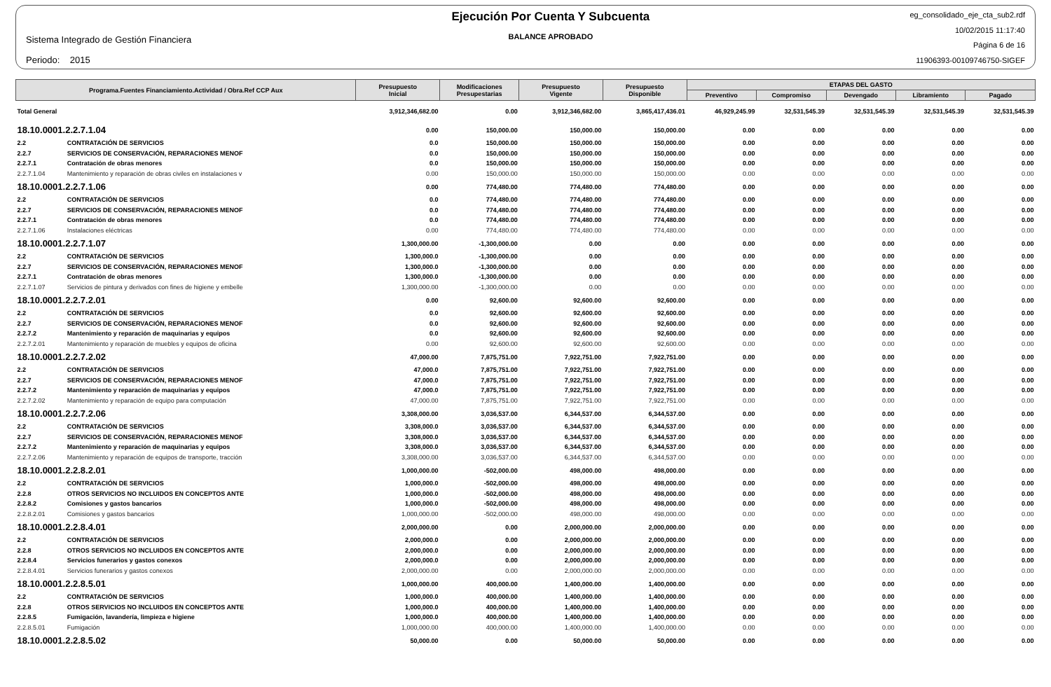Sistema Integrado de Gestión Financiera
Periodo: 2015
Ejecución Por Cuenta Y Subcuenta
BALANCE APROBADO
eg_consolidado_eje_cta_sub2.rdf
10/02/2015 11:17:40
Página 6 de 16
11906393-00109746750-SIGEF
| Programa.Fuentes Financiamiento.Actividad / Obra.Ref CCP Aux | | Presupuesto Inicial | Modificaciones Presupestarias | Presupuesto Vigente | Presupuesto Disponible | ETAPAS DEL GASTO | | | | |
| --- | --- | --- | --- | --- | --- | --- | --- | --- | --- | --- |
| | | | | | | Preventivo | Compromiso | Devengado | Libramiento | Pagado |
| Total General | | 3,912,346,682.00 | 0.00 | 3,912,346,682.00 | 3,865,417,436.01 | 46,929,245.99 | 32,531,545.39 | 32,531,545.39 | 32,531,545.39 | 32,531,545.39 |
| 18.10.0001.2.2.7.1.04 | | 0.00 | 150,000.00 | 150,000.00 | 150,000.00 | 0.00 | 0.00 | 0.00 | 0.00 | 0.00 |
| 2.2 | CONTRATACIÓN DE SERVICIOS | 0.0 | 150,000.00 | 150,000.00 | 150,000.00 | 0.00 | 0.00 | 0.00 | 0.00 | 0.00 |
| 2.2.7 | SERVICIOS DE CONSERVACIÓN, REPARACIONES MENOF | 0.0 | 150,000.00 | 150,000.00 | 150,000.00 | 0.00 | 0.00 | 0.00 | 0.00 | 0.00 |
| 2.2.7.1 | Contratación de obras menores | 0.0 | 150,000.00 | 150,000.00 | 150,000.00 | 0.00 | 0.00 | 0.00 | 0.00 | 0.00 |
| 2.2.7.1.04 | Mantenimiento y reparación de obras civiles en instalaciones v | 0.00 | 150,000.00 | 150,000.00 | 150,000.00 | 0.00 | 0.00 | 0.00 | 0.00 | 0.00 |
| 18.10.0001.2.2.7.1.06 | | 0.00 | 774,480.00 | 774,480.00 | 774,480.00 | 0.00 | 0.00 | 0.00 | 0.00 | 0.00 |
| 2.2 | CONTRATACIÓN DE SERVICIOS | 0.0 | 774,480.00 | 774,480.00 | 774,480.00 | 0.00 | 0.00 | 0.00 | 0.00 | 0.00 |
| 2.2.7 | SERVICIOS DE CONSERVACIÓN, REPARACIONES MENOF | 0.0 | 774,480.00 | 774,480.00 | 774,480.00 | 0.00 | 0.00 | 0.00 | 0.00 | 0.00 |
| 2.2.7.1 | Contratación de obras menores | 0.0 | 774,480.00 | 774,480.00 | 774,480.00 | 0.00 | 0.00 | 0.00 | 0.00 | 0.00 |
| 2.2.7.1.06 | Instalaciones eléctricas | 0.00 | 774,480.00 | 774,480.00 | 774,480.00 | 0.00 | 0.00 | 0.00 | 0.00 | 0.00 |
| 18.10.0001.2.2.7.1.07 | | 1,300,000.00 | -1,300,000.00 | 0.00 | 0.00 | 0.00 | 0.00 | 0.00 | 0.00 | 0.00 |
| 2.2 | CONTRATACIÓN DE SERVICIOS | 1,300,000.0 | -1,300,000.00 | 0.00 | 0.00 | 0.00 | 0.00 | 0.00 | 0.00 | 0.00 |
| 2.2.7 | SERVICIOS DE CONSERVACIÓN, REPARACIONES MENOF | 1,300,000.0 | -1,300,000.00 | 0.00 | 0.00 | 0.00 | 0.00 | 0.00 | 0.00 | 0.00 |
| 2.2.7.1 | Contratación de obras menores | 1,300,000.0 | -1,300,000.00 | 0.00 | 0.00 | 0.00 | 0.00 | 0.00 | 0.00 | 0.00 |
| 2.2.7.1.07 | Servicios de pintura y derivados con fines de higiene y embelle | 1,300,000.00 | -1,300,000.00 | 0.00 | 0.00 | 0.00 | 0.00 | 0.00 | 0.00 | 0.00 |
| 18.10.0001.2.2.7.2.01 | | 0.00 | 92,600.00 | 92,600.00 | 92,600.00 | 0.00 | 0.00 | 0.00 | 0.00 | 0.00 |
| 2.2 | CONTRATACIÓN DE SERVICIOS | 0.0 | 92,600.00 | 92,600.00 | 92,600.00 | 0.00 | 0.00 | 0.00 | 0.00 | 0.00 |
| 2.2.7 | SERVICIOS DE CONSERVACIÓN, REPARACIONES MENOF | 0.0 | 92,600.00 | 92,600.00 | 92,600.00 | 0.00 | 0.00 | 0.00 | 0.00 | 0.00 |
| 2.2.7.2 | Mantenimiento y reparación de maquinarias y equipos | 0.0 | 92,600.00 | 92,600.00 | 92,600.00 | 0.00 | 0.00 | 0.00 | 0.00 | 0.00 |
| 2.2.7.2.01 | Mantenimiento y reparación de muebles y equipos de oficina | 0.00 | 92,600.00 | 92,600.00 | 92,600.00 | 0.00 | 0.00 | 0.00 | 0.00 | 0.00 |
| 18.10.0001.2.2.7.2.02 | | 47,000.00 | 7,875,751.00 | 7,922,751.00 | 7,922,751.00 | 0.00 | 0.00 | 0.00 | 0.00 | 0.00 |
| 2.2 | CONTRATACIÓN DE SERVICIOS | 47,000.0 | 7,875,751.00 | 7,922,751.00 | 7,922,751.00 | 0.00 | 0.00 | 0.00 | 0.00 | 0.00 |
| 2.2.7 | SERVICIOS DE CONSERVACIÓN, REPARACIONES MENOF | 47,000.0 | 7,875,751.00 | 7,922,751.00 | 7,922,751.00 | 0.00 | 0.00 | 0.00 | 0.00 | 0.00 |
| 2.2.7.2 | Mantenimiento y reparación de maquinarias y equipos | 47,000.0 | 7,875,751.00 | 7,922,751.00 | 7,922,751.00 | 0.00 | 0.00 | 0.00 | 0.00 | 0.00 |
| 2.2.7.2.02 | Mantenimiento y reparación de equipo para computación | 47,000.00 | 7,875,751.00 | 7,922,751.00 | 7,922,751.00 | 0.00 | 0.00 | 0.00 | 0.00 | 0.00 |
| 18.10.0001.2.2.7.2.06 | | 3,308,000.00 | 3,036,537.00 | 6,344,537.00 | 6,344,537.00 | 0.00 | 0.00 | 0.00 | 0.00 | 0.00 |
| 2.2 | CONTRATACIÓN DE SERVICIOS | 3,308,000.0 | 3,036,537.00 | 6,344,537.00 | 6,344,537.00 | 0.00 | 0.00 | 0.00 | 0.00 | 0.00 |
| 2.2.7 | SERVICIOS DE CONSERVACIÓN, REPARACIONES MENOF | 3,308,000.0 | 3,036,537.00 | 6,344,537.00 | 6,344,537.00 | 0.00 | 0.00 | 0.00 | 0.00 | 0.00 |
| 2.2.7.2 | Mantenimiento y reparación de maquinarias y equipos | 3,308,000.0 | 3,036,537.00 | 6,344,537.00 | 6,344,537.00 | 0.00 | 0.00 | 0.00 | 0.00 | 0.00 |
| 2.2.7.2.06 | Mantenimiento y reparación de equipos de transporte, tracción | 3,308,000.00 | 3,036,537.00 | 6,344,537.00 | 6,344,537.00 | 0.00 | 0.00 | 0.00 | 0.00 | 0.00 |
| 18.10.0001.2.2.8.2.01 | | 1,000,000.00 | -502,000.00 | 498,000.00 | 498,000.00 | 0.00 | 0.00 | 0.00 | 0.00 | 0.00 |
| 2.2 | CONTRATACIÓN DE SERVICIOS | 1,000,000.0 | -502,000.00 | 498,000.00 | 498,000.00 | 0.00 | 0.00 | 0.00 | 0.00 | 0.00 |
| 2.2.8 | OTROS SERVICIOS NO INCLUIDOS EN CONCEPTOS ANTE | 1,000,000.0 | -502,000.00 | 498,000.00 | 498,000.00 | 0.00 | 0.00 | 0.00 | 0.00 | 0.00 |
| 2.2.8.2 | Comisiones y gastos bancarios | 1,000,000.0 | -502,000.00 | 498,000.00 | 498,000.00 | 0.00 | 0.00 | 0.00 | 0.00 | 0.00 |
| 2.2.8.2.01 | Comisiones y gastos bancarios | 1,000,000.00 | -502,000.00 | 498,000.00 | 498,000.00 | 0.00 | 0.00 | 0.00 | 0.00 | 0.00 |
| 18.10.0001.2.2.8.4.01 | | 2,000,000.00 | 0.00 | 2,000,000.00 | 2,000,000.00 | 0.00 | 0.00 | 0.00 | 0.00 | 0.00 |
| 2.2 | CONTRATACIÓN DE SERVICIOS | 2,000,000.0 | 0.00 | 2,000,000.00 | 2,000,000.00 | 0.00 | 0.00 | 0.00 | 0.00 | 0.00 |
| 2.2.8 | OTROS SERVICIOS NO INCLUIDOS EN CONCEPTOS ANTE | 2,000,000.0 | 0.00 | 2,000,000.00 | 2,000,000.00 | 0.00 | 0.00 | 0.00 | 0.00 | 0.00 |
| 2.2.8.4 | Servicios funerarios y gastos conexos | 2,000,000.0 | 0.00 | 2,000,000.00 | 2,000,000.00 | 0.00 | 0.00 | 0.00 | 0.00 | 0.00 |
| 2.2.8.4.01 | Servicios funerarios y gastos conexos | 2,000,000.00 | 0.00 | 2,000,000.00 | 2,000,000.00 | 0.00 | 0.00 | 0.00 | 0.00 | 0.00 |
| 18.10.0001.2.2.8.5.01 | | 1,000,000.00 | 400,000.00 | 1,400,000.00 | 1,400,000.00 | 0.00 | 0.00 | 0.00 | 0.00 | 0.00 |
| 2.2 | CONTRATACIÓN DE SERVICIOS | 1,000,000.0 | 400,000.00 | 1,400,000.00 | 1,400,000.00 | 0.00 | 0.00 | 0.00 | 0.00 | 0.00 |
| 2.2.8 | OTROS SERVICIOS NO INCLUIDOS EN CONCEPTOS ANTE | 1,000,000.0 | 400,000.00 | 1,400,000.00 | 1,400,000.00 | 0.00 | 0.00 | 0.00 | 0.00 | 0.00 |
| 2.2.8.5 | Fumigación, lavandería, limpieza e higiene | 1,000,000.0 | 400,000.00 | 1,400,000.00 | 1,400,000.00 | 0.00 | 0.00 | 0.00 | 0.00 | 0.00 |
| 2.2.8.5.01 | Fumigación | 1,000,000.00 | 400,000.00 | 1,400,000.00 | 1,400,000.00 | 0.00 | 0.00 | 0.00 | 0.00 | 0.00 |
| 18.10.0001.2.2.8.5.02 | | 50,000.00 | 0.00 | 50,000.00 | 50,000.00 | 0.00 | 0.00 | 0.00 | 0.00 | 0.00 |